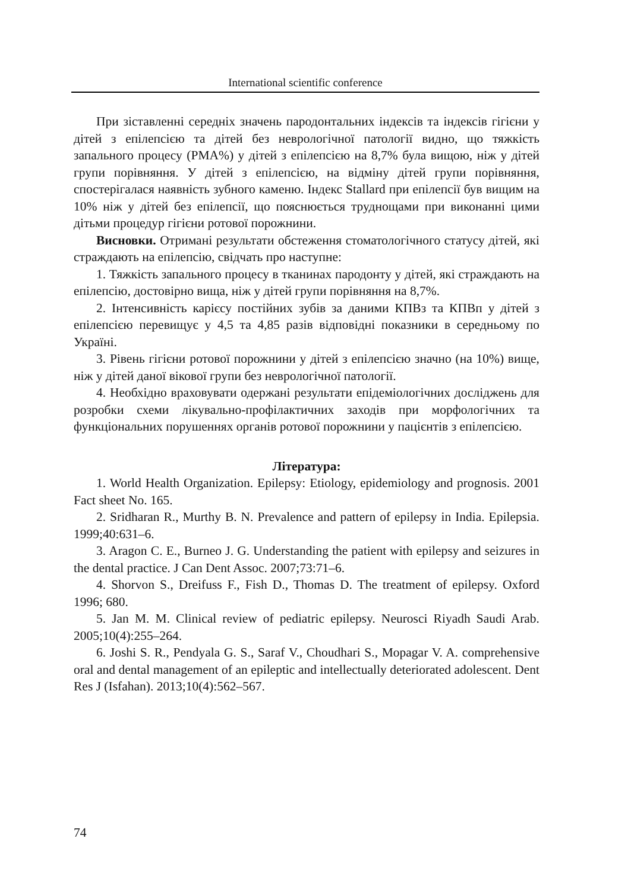International scientific conference
При зіставленні середніх значень пародонтальних індексів та індексів гігієни у дітей з епілепсією та дітей без неврологічної патології видно, що тяжкість запального процесу (РМА%) у дітей з епілепсією на 8,7% була вищою, ніж у дітей групи порівняння. У дітей з епілепсією, на відміну дітей групи порівняння, спостерігалася наявність зубного каменю. Індекс Stallard при епілепсії був вищим на 10% ніж у дітей без епілепсії, що пояснюється труднощами при виконанні цими дітьми процедур гігієни ротової порожнини.
Висновки. Отримані результати обстеження стоматологічного статусу дітей, які страждають на епілепсію, свідчать про наступне:
1. Тяжкість запального процесу в тканинах пародонту у дітей, які страждають на епілепсію, достовірно вища, ніж у дітей групи порівняння на 8,7%.
2. Інтенсивність карієсу постійних зубів за даними КПВз та КПВп у дітей з епілепсією перевищує у 4,5 та 4,85 разів відповідні показники в середньому по Україні.
3. Рівень гігієни ротової порожнини у дітей з епілепсією значно (на 10%) вище, ніж у дітей даної вікової групи без неврологічної патології.
4. Необхідно враховувати одержані результати епідеміологічних досліджень для розробки схеми лікувально-профілактичних заходів при морфологічних та функціональних порушеннях органів ротової порожнини у пацієнтів з епілепсією.
Література:
1. World Health Organization. Epilepsy: Etiology, epidemiology and prognosis. 2001 Fact sheet No. 165.
2. Sridharan R., Murthy B. N. Prevalence and pattern of epilepsy in India. Epilepsia. 1999;40:631–6.
3. Aragon C. E., Burneo J. G. Understanding the patient with epilepsy and seizures in the dental practice. J Can Dent Assoc. 2007;73:71–6.
4. Shorvon S., Dreifuss F., Fish D., Thomas D. The treatment of epilepsy. Oxford 1996; 680.
5. Jan M. M. Clinical review of pediatric epilepsy. Neurosci Riyadh Saudi Arab. 2005;10(4):255–264.
6. Joshi S. R., Pendyala G. S., Saraf V., Choudhari S., Mopagar V. A. comprehensive oral and dental management of an epileptic and intellectually deteriorated adolescent. Dent Res J (Isfahan). 2013;10(4):562–567.
74